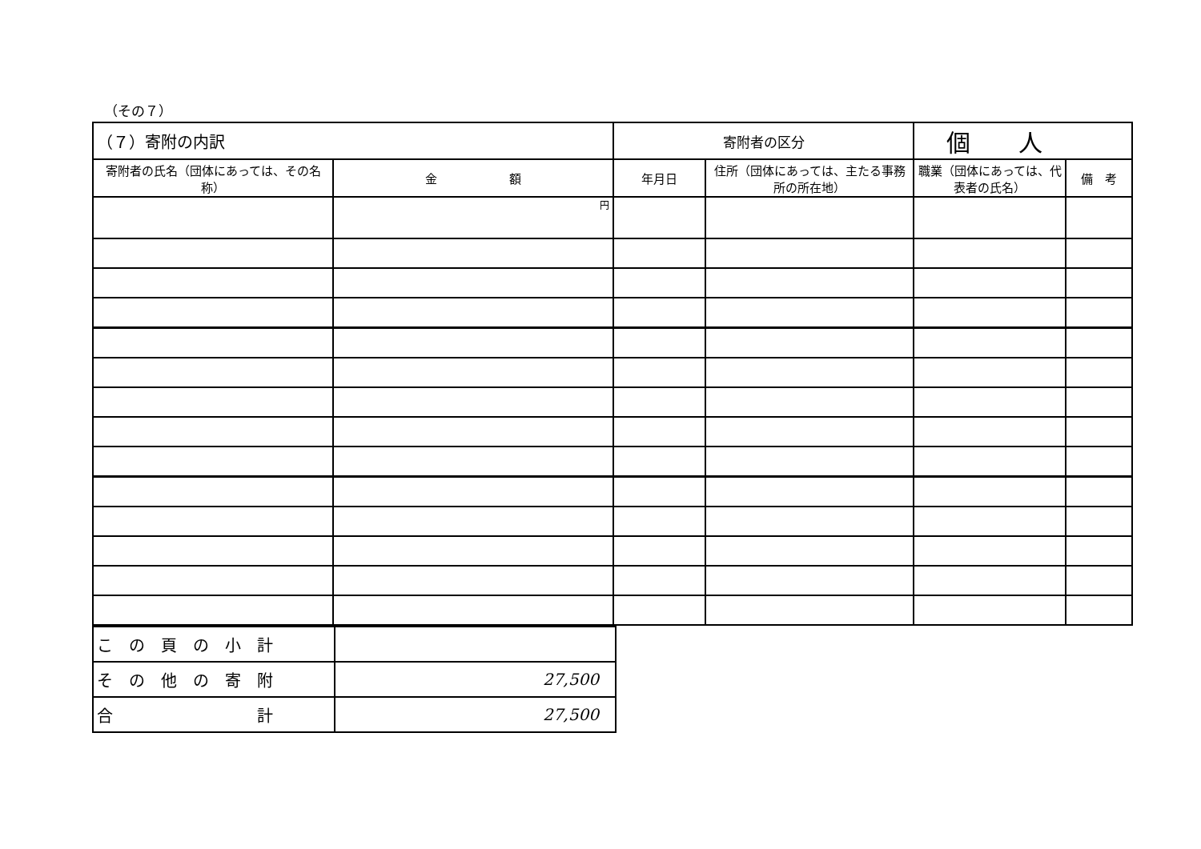（その７）
| （７）寄附の内訳 | | 寄附者の区分 | | 個 人 | |
| 寄附者の氏名（団体にあっては、その名称） | 金 額 | 年月日 | 住所（団体にあっては、主たる事務所の所在地） | 職業（団体にあっては、代表者の氏名） | 備 考 |
| | 円 | | | | |
| こ の 頁 の 小 計 | |
| そ の 他 の 寄 附 | 27,500 |
| 合 計 | 27,500 |